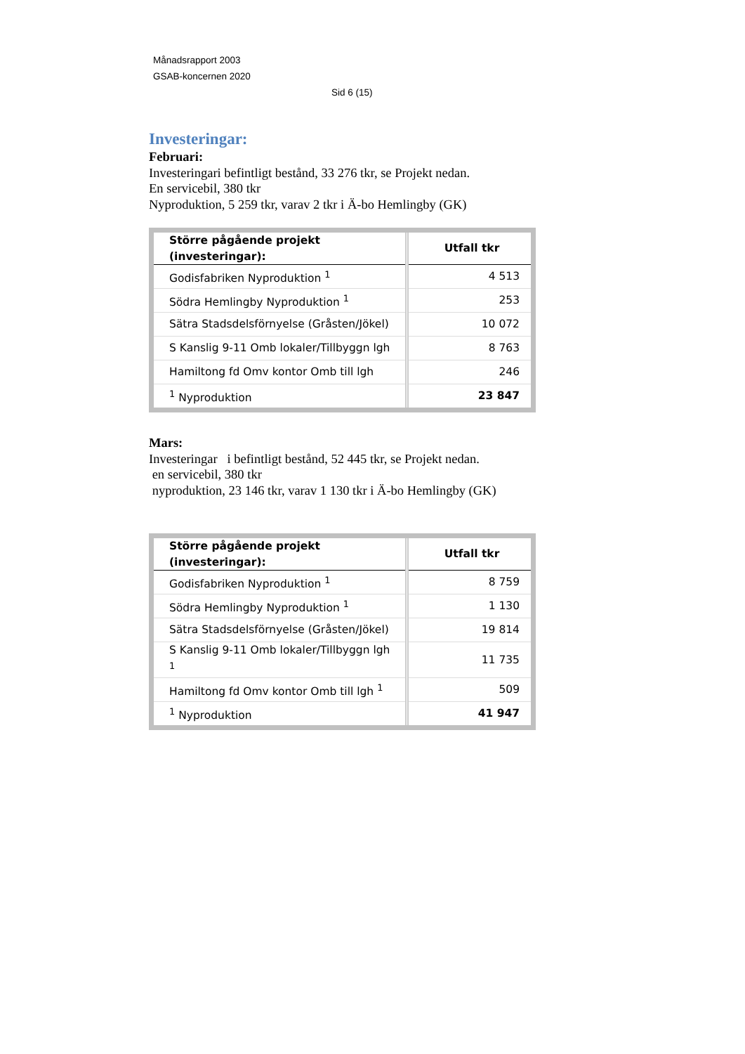Månadsrapport 2003
GSAB-koncernen 2020
Sid 6 (15)
Investeringar:
Februari:
Investeringari befintligt bestånd, 33 276 tkr, se Projekt nedan.
En servicebil, 380 tkr
Nyproduktion, 5 259 tkr, varav 2 tkr i Ä-bo Hemlingby (GK)
| Större pågående projekt (investeringar): | Utfall tkr |
| --- | --- |
| Godisfabriken Nyproduktion <sup>1</sup> | 4 513 |
| Södra Hemlingby Nyproduktion <sup>1</sup> | 253 |
| Sätra Stadsdelsförnyelse (Gråsten/Jökel) | 10 072 |
| S Kanslig 9-11 Omb lokaler/Tillbyggn lgh | 8 763 |
| Hamiltong fd Omv kontor Omb till lgh | 246 |
| <sup>1</sup> Nyproduktion | 23 847 |
Mars:
Investeringar i befintligt bestånd, 52 445 tkr, se Projekt nedan.
en servicebil, 380 tkr
nyproduktion, 23 146 tkr, varav 1 130 tkr i Ä-bo Hemlingby (GK)
| Större pågående projekt (investeringar): | Utfall tkr |
| --- | --- |
| Godisfabriken Nyproduktion <sup>1</sup> | 8 759 |
| Södra Hemlingby Nyproduktion <sup>1</sup> | 1 130 |
| Sätra Stadsdelsförnyelse (Gråsten/Jökel) | 19 814 |
| S Kanslig 9-11 Omb lokaler/Tillbyggn lgh <sup>1</sup> | 11 735 |
| Hamiltong fd Omv kontor Omb till lgh <sup>1</sup> | 509 |
| <sup>1</sup> Nyproduktion | 41 947 |